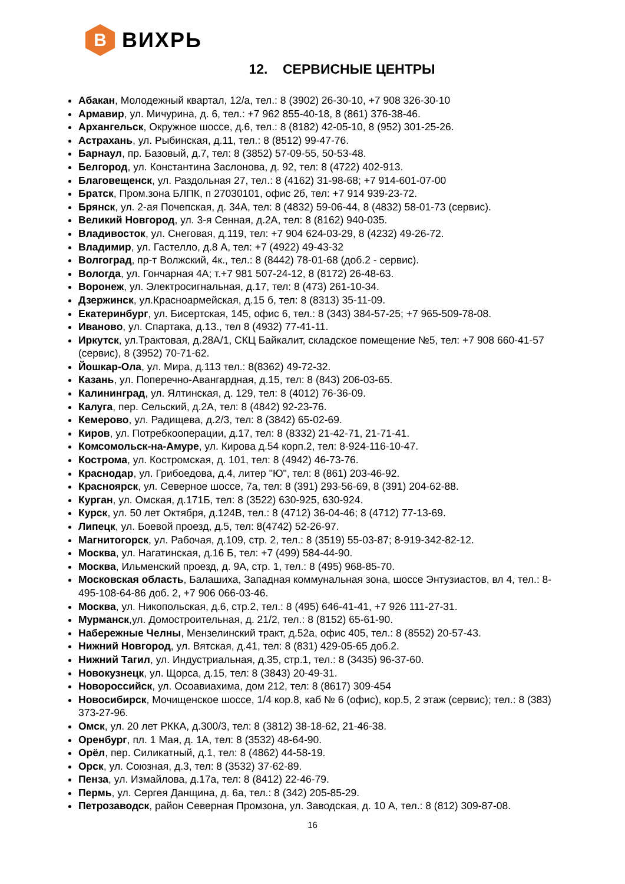B
ВИХРЬ
12. СЕРВИСНЫЕ ЦЕНТРЫ
Абакан, Молодежный квартал, 12/а, тел.: 8 (3902) 26-30-10, +7 908 326-30-10
Армавир, ул. Мичурина, д. 6, тел.: +7 962 855-40-18, 8 (861) 376-38-46.
Архангельск, Окружное шоссе, д.6, тел.: 8 (8182) 42-05-10, 8 (952) 301-25-26.
Астрахань, ул. Рыбинская, д.11, тел.: 8 (8512) 99-47-76.
Барнаул, пр. Базовый, д.7, тел: 8 (3852) 57-09-55, 50-53-48.
Белгород, ул. Константина Заслонова, д. 92, тел: 8 (4722) 402-913.
Благовещенск, ул. Раздольная 27, тел.: 8 (4162) 31-98-68; +7 914-601-07-00
Братск, Пром.зона БЛПК, п 27030101, офис 2б, тел: +7 914 939-23-72.
Брянск, ул. 2-ая Почепская, д. 34А, тел: 8 (4832) 59-06-44, 8 (4832) 58-01-73 (сервис).
Великий Новгород, ул. 3-я Сенная, д.2А, тел: 8 (8162) 940-035.
Владивосток, ул. Снеговая, д.119, тел: +7 904 624-03-29, 8 (4232) 49-26-72.
Владимир, ул. Гастелло, д.8 А, тел: +7 (4922) 49-43-32
Волгоград, пр-т Волжский, 4к., тел.: 8 (8442) 78-01-68 (доб.2 - сервис).
Вологда, ул. Гончарная 4А; т.+7 981 507-24-12, 8 (8172) 26-48-63.
Воронеж, ул. Электросигнальная, д.17, тел: 8 (473) 261-10-34.
Дзержинск, ул.Красноармейская, д.15 б, тел: 8 (8313) 35-11-09.
Екатеринбург, ул. Бисертская, 145, офис 6, тел.: 8 (343) 384-57-25; +7 965-509-78-08.
Иваново, ул. Спартака, д.13., тел 8 (4932) 77-41-11.
Иркутск, ул.Трактовая, д.28А/1, СКЦ Байкалит, складское помещение №5, тел: +7 908 660-41-57 (сервис), 8 (3952) 70-71-62.
Йошкар-Ола, ул. Мира, д.113 тел.: 8(8362) 49-72-32.
Казань, ул. Поперечно-Авангардная, д.15, тел: 8 (843) 206-03-65.
Калининград, ул. Ялтинская, д. 129, тел: 8 (4012) 76-36-09.
Калуга, пер. Сельский, д.2А, тел: 8 (4842) 92-23-76.
Кемерово, ул. Радищева, д.2/3, тел: 8 (3842) 65-02-69.
Киров, ул. Потребкооперации, д.17, тел: 8 (8332) 21-42-71, 21-71-41.
Комсомольск-на-Амуре, ул. Кирова д.54 корп.2, тел: 8-924-116-10-47.
Кострома, ул. Костромская, д. 101, тел: 8 (4942) 46-73-76.
Краснодар, ул. Грибоедова, д.4, литер "Ю", тел: 8 (861) 203-46-92.
Красноярск, ул. Северное шоссе, 7а, тел: 8 (391) 293-56-69, 8 (391) 204-62-88.
Курган, ул. Омская, д.171Б, тел: 8 (3522) 630-925, 630-924.
Курск, ул. 50 лет Октября, д.124В, тел.: 8 (4712) 36-04-46; 8 (4712) 77-13-69.
Липецк, ул. Боевой проезд, д.5, тел: 8(4742) 52-26-97.
Магнитогорск, ул. Рабочая, д.109, стр. 2, тел.: 8 (3519) 55-03-87; 8-919-342-82-12.
Москва, ул. Нагатинская, д.16 Б, тел: +7 (499) 584-44-90.
Москва, Ильменский проезд, д. 9А, стр. 1, тел.: 8 (495) 968-85-70.
Московская область, Балашиха, Западная коммунальная зона, шоссе Энтузиастов, вл 4, тел.: 8-495-108-64-86 доб. 2, +7 906 066-03-46.
Москва, ул. Никопольская, д.6, стр.2, тел.: 8 (495) 646-41-41, +7 926 111-27-31.
Мурманск,ул. Домостроительная, д. 21/2, тел.: 8 (8152) 65-61-90.
Набережные Челны, Мензелинский тракт, д.52а, офис 405, тел.: 8 (8552) 20-57-43.
Нижний Новгород, ул. Вятская, д.41, тел: 8 (831) 429-05-65 доб.2.
Нижний Тагил, ул. Индустриальная, д.35, стр.1, тел.: 8 (3435) 96-37-60.
Новокузнецк, ул. Щорса, д.15, тел: 8 (3843) 20-49-31.
Новороссийск, ул. Осоавиахима, дом 212, тел: 8 (8617) 309-454
Новосибирск, Мочищенское шоссе, 1/4 кор.8, каб № 6 (офис), кор.5, 2 этаж (сервис); тел.: 8 (383) 373-27-96.
Омск, ул. 20 лет РККА, д.300/3, тел: 8 (3812) 38-18-62, 21-46-38.
Оренбург, пл. 1 Мая, д. 1А, тел: 8 (3532) 48-64-90.
Орёл, пер. Силикатный, д.1, тел: 8 (4862) 44-58-19.
Орск, ул. Союзная, д.3, тел: 8 (3532) 37-62-89.
Пенза, ул. Измайлова, д.17а, тел: 8 (8412) 22-46-79.
Пермь, ул. Сергея Данщина, д. 6а, тел.: 8 (342) 205-85-29.
Петрозаводск, район Северная Промзона, ул. Заводская, д. 10 А, тел.: 8 (812) 309-87-08.
16